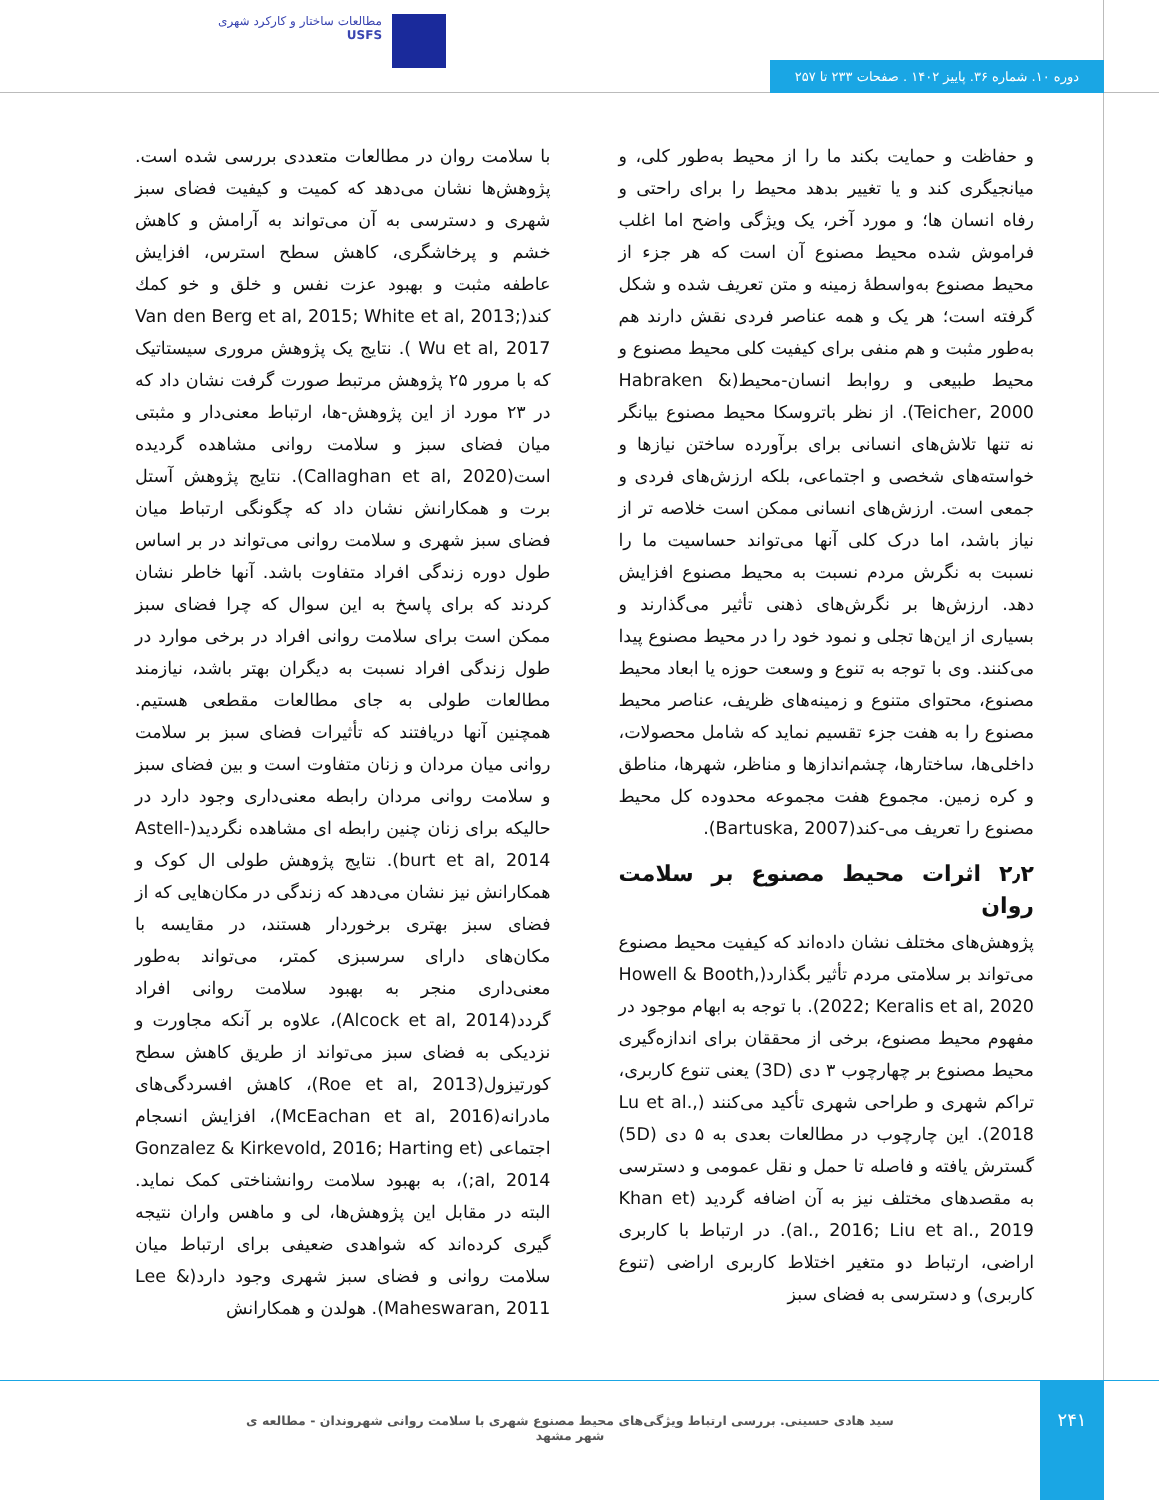مطالعات ساختار و کارکرد شهری
USFS
دوره ۱۰. شماره ۳۶. پاییز ۱۴۰۲ . صفحات ۲۳۳ تا ۲۵۷
و حفاظت و حمایت بکند ما را از محیط به‌طور کلی، و میانجیگری کند و یا تغییر بدهد محیط را برای راحتی و رفاه انسان ها؛ و مورد آخر، یک ویژگی واضح اما اغلب فراموش شده محیط مصنوع آن است که هر جزء از محیط مصنوع به‌واسطۀ زمینه و متن تعریف شده و شکل گرفته است؛ هر یک و همه عناصر فردی نقش دارند هم به‌طور مثبت و هم منفی برای کیفیت کلی محیط مصنوع و محیط طبیعی و روابط انسان-محیط(Habraken & Teicher, 2000). از نظر باتروسکا محیط مصنوع بیانگر نه تنها تلاش‌های انسانی برای برآورده ساختن نیازها و خواسته‌های شخصی و اجتماعی، بلکه ارزش‌های فردی و جمعی است. ارزش‌های انسانی ممکن است خلاصه تر از نیاز باشد، اما درک کلی آنها می‌تواند حساسیت ما را نسبت به نگرش مردم نسبت به محیط مصنوع افزایش دهد. ارزش‌ها بر نگرش‌های ذهنی تأثیر می‌گذارند و بسیاری از این‌ها تجلی و نمود خود را در محیط مصنوع پیدا می‌کنند. وی با توجه به تنوع و وسعت حوزه یا ابعاد محیط مصنوع، محتوای متنوع و زمینه‌های ظریف، عناصر محیط مصنوع را به هفت جزء تقسیم نماید که شامل محصولات، داخلی‌ها، ساختارها، چشم‌اندازها و مناظر، شهرها، مناطق و کره زمین. مجموع هفت مجموعه محدوده کل محیط مصنوع را تعریف می-کند(Bartuska, 2007).
۲٫۲ اثرات محیط مصنوع بر سلامت روان
پژوهش‌های مختلف نشان داده‌اند که کیفیت محیط مصنوع می‌تواند بر سلامتی مردم تأثیر بگذارد(Howell & Booth, 2022; Keralis et al, 2020). با توجه به ابهام موجود در مفهوم محیط مصنوع، برخی از محققان برای اندازه‌گیری محیط مصنوع بر چهارچوب ۳ دی (3D) یعنی تنوع کاربری، تراکم شهری و طراحی شهری تأکید می‌کنند (Lu et al., 2018). این چارچوب در مطالعات بعدی به ۵ دی (5D) گسترش یافته و فاصله تا حمل و نقل عمومی و دسترسی به مقصدهای مختلف نیز به آن اضافه گردید (Khan et al., 2016; Liu et al., 2019). در ارتباط با کاربری اراضی، ارتباط دو متغیر اختلاط کاربری اراضی (تنوع کاربری) و دسترسی به فضای سبز
با سلامت روان در مطالعات متعددی بررسی شده است. پژوهش‌ها نشان می‌دهد که کمیت و کیفیت فضای سبز شهری و دسترسی به آن می‌تواند به آرامش و کاهش خشم و پرخاشگری، کاهش سطح استرس، افزایش عاطفه مثبت و بهبود عزت نفس و خلق و خو کمك کند(Van den Berg et al, 2015; White et al, 2013; Wu et al, 2017 ). نتایج یک پژوهش مروری سیستاتیک که با مرور ۲۵ پژوهش مرتبط صورت گرفت نشان داد که در ۲۳ مورد از این پژوهش-ها، ارتباط معنی‌دار و مثبتی میان فضای سبز و سلامت روانی مشاهده گردیده است(Callaghan et al, 2020). نتایج پژوهش آستل برت و همکارانش نشان داد که چگونگی ارتباط میان فضای سبز شهری و سلامت روانی می‌تواند در بر اساس طول دوره زندگی افراد متفاوت باشد. آنها خاطر نشان کردند که برای پاسخ به این سوال که چرا فضای سبز ممکن است برای سلامت روانی افراد در برخی موارد در طول زندگی افراد نسبت به دیگران بهتر باشد، نیازمند مطالعات طولی به جای مطالعات مقطعی هستیم. همچنین آنها دریافتند که تأثیرات فضای سبز بر سلامت روانی میان مردان و زنان متفاوت است و بین فضای سبز و سلامت روانی مردان رابطه معنی‌داری وجود دارد در حالیکه برای زنان چنین رابطه ای مشاهده نگردید(Astell-burt et al, 2014). نتایج پژوهش طولی ال کوک و همکارانش نیز نشان می‌دهد که زندگی در مکان‌هایی که از فضای سبز بهتری برخوردار هستند، در مقایسه با مکان‌های دارای سرسبزی کمتر، می‌تواند به‌طور معنی‌داری منجر به بهبود سلامت روانی افراد گردد(Alcock et al, 2014)، علاوه بر آنکه مجاورت و نزدیکی به فضای سبز می‌تواند از طریق کاهش سطح کورتیزول(Roe et al, 2013)، کاهش افسردگی‌های مادرانه(McEachan et al, 2016)، افزایش انسجام اجتماعی (Gonzalez & Kirkevold, 2016; Harting et al, 2014;)، به بهبود سلامت روانشناختی کمک نماید. البته در مقابل این پژوهش‌ها، لی و ماهس واران نتیجه گیری کرده‌اند که شواهدی ضعیفی برای ارتباط میان سلامت روانی و فضای سبز شهری وجود دارد(Lee & Maheswaran, 2011). هولدن و همکارانش
سید هادی حسینی. بررسی ارتباط ویژگی‌های محیط مصنوع شهری با سلامت روانی شهروندان - مطالعه ی شهر مشهد
۲۴۱